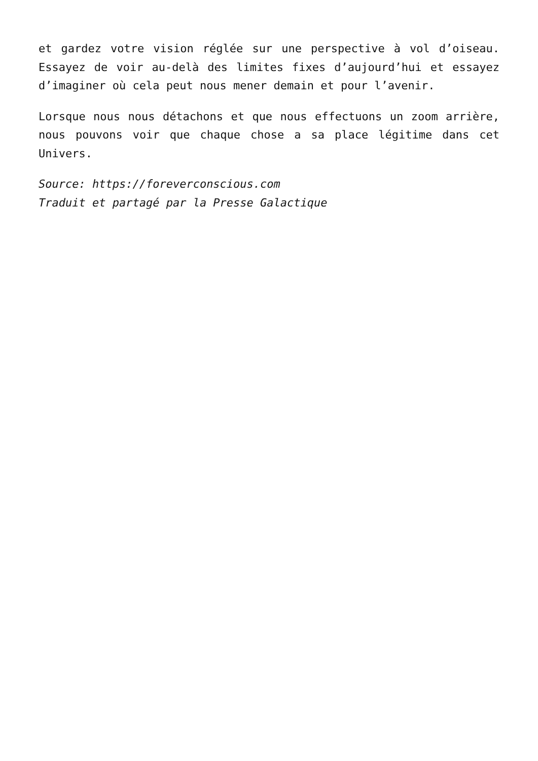et gardez votre vision réglée sur une perspective à vol d’oiseau. Essayez de voir au-delà des limites fixes d’aujourd’hui et essayez d’imaginer où cela peut nous mener demain et pour l’avenir.
Lorsque nous nous détachons et que nous effectuons un zoom arrière, nous pouvons voir que chaque chose a sa place légitime dans cet Univers.
Source: https://foreverconscious.com
Traduit et partagé par la Presse Galactique